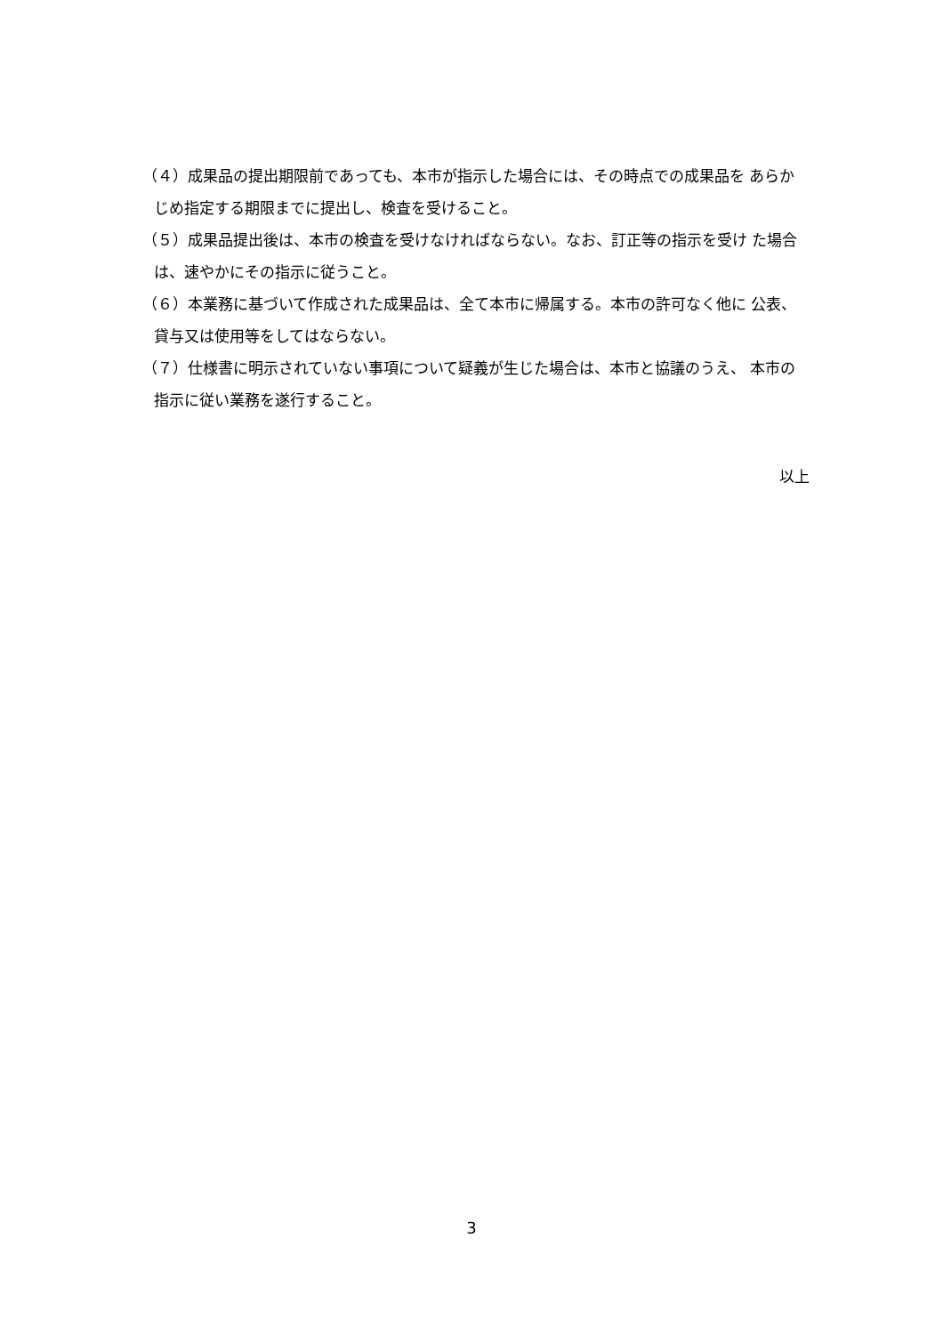（４）成果品の提出期限前であっても、本市が指示した場合には、その時点での成果品を あらかじめ指定する期限までに提出し、検査を受けること。
（５）成果品提出後は、本市の検査を受けなければならない。なお、訂正等の指示を受け た場合は、速やかにその指示に従うこと。
（６）本業務に基づいて作成された成果品は、全て本市に帰属する。本市の許可なく他に 公表、貸与又は使用等をしてはならない。
（７）仕様書に明示されていない事項について疑義が生じた場合は、本市と協議のうえ、 本市の指示に従い業務を遂行すること。
以上
3